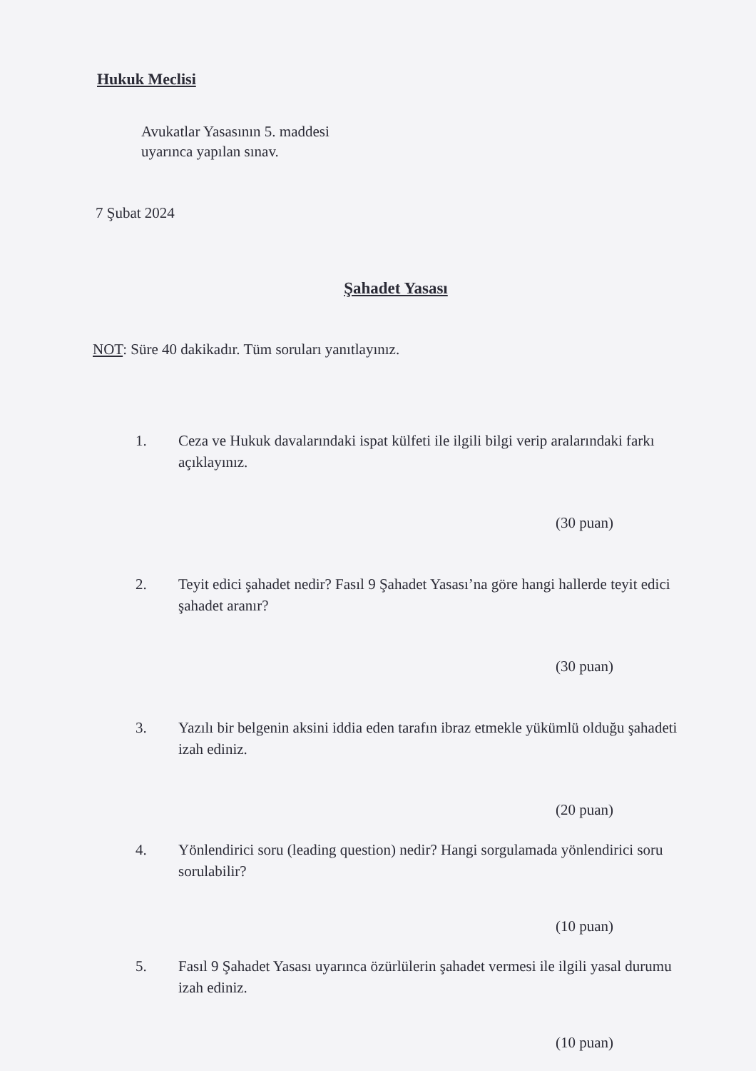Hukuk Meclisi
Avukatlar Yasasının 5. maddesi
uyarınca yapılan sınav.
7 Şubat 2024
Şahadet Yasası
NOT: Süre 40 dakikadır. Tüm soruları yanıtlayınız.
1. Ceza ve Hukuk davalarındaki ispat külfeti ile ilgili bilgi verip aralarındaki farkı açıklayınız.
(30 puan)
2. Teyit edici şahadet nedir? Fasıl 9 Şahadet Yasası’na göre hangi hallerde teyit edici şahadet aranır?
(30 puan)
3. Yazılı bir belgenin aksini iddia eden tarafın ibraz etmekle yükümlü olduğu şahadeti izah ediniz.
(20 puan)
4. Yönlendirici soru (leading question) nedir? Hangi sorgulamada yönlendirici soru sorulabilir?
(10 puan)
5. Fasıl 9 Şahadet Yasası uyarınca özürlülerin şahadet vermesi ile ilgili yasal durumu izah ediniz.
(10 puan)